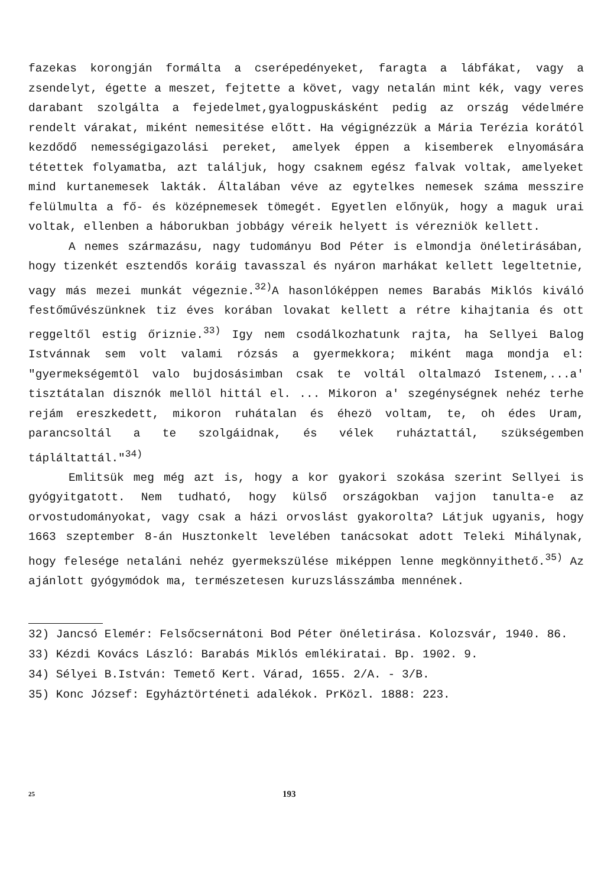fazekas korongján formálta a cserépedényeket, faragta a lábfákat, vagy a zsendelyt, égette a meszet, fejtette a követ, vagy netalán mint kék, vagy veres darabant szolgálta a fejedelmet,gyalogpuskásként pedig az ország védelmére rendelt várakat, miként nemesitése előtt. Ha végignézzük a Mária Terézia korától kezdődő nemességigazolási pereket, amelyek éppen a kisemberek elnyomására tétettek folyamatba, azt találjuk, hogy csaknem egész falvak voltak, amelyeket mind kurtanemesek lakták. Általában véve az egytelkes nemesek száma messzire felülmulta a fő- és középnemesek tömegét. Egyetlen előnyük, hogy a maguk urai voltak, ellenben a háborukban jobbágy véreik helyett is vérezniök kellett.
A nemes származásu, nagy tudományu Bod Péter is elmondja önéletirásában, hogy tizenkét esztendős koráig tavasszal és nyáron marhákat kellett legeltetnie, vagy más mezei munkát végeznie.<sup>32)</sup>A hasonlóképpen nemes Barabás Miklós kiváló festőművészünknek tiz éves korában lovakat kellett a rétre kihajtania és ott reggeltől estig őriznie.<sup>33)</sup> Igy nem csodálkozhatunk rajta, ha Sellyei Balog Istvánnak sem volt valami rózsás a gyermekkora; miként maga mondja el: "gyermekségemtöl valo bujdosásimban csak te voltál oltalmazó Istenem,...a' tisztátalan disznók mellöl hittál el. ... Mikoron a' szegénységnek nehéz terhe rejám ereszkedett, mikoron ruhátalan és éhezö voltam, te, oh édes Uram, parancsoltál a te szolgáidnak, és vélek ruháztattál, szükségemben tápláltattál."<sup>34)</sup>
Emlitsük meg még azt is, hogy a kor gyakori szokása szerint Sellyei is gyógyitgatott. Nem tudható, hogy külső országokban vajjon tanulta-e az orvostudományokat, vagy csak a házi orvoslást gyakorolta? Látjuk ugyanis, hogy 1663 szeptember 8-án Husztonkelt levelében tanácsokat adott Teleki Mihálynak, hogy felesége netaláni nehéz gyermekszülése miképpen lenne megkönnyithető.<sup>35)</sup> Az ajánlott gyógymódok ma, természetesen kuruzslásszámba mennének.
32) Jancsó Elemér: Felsőcsernátoni Bod Péter önéletirása. Kolozsvár, 1940. 86.
33) Kézdi Kovács László: Barabás Miklós emlékiratai. Bp. 1902. 9.
34) Sélyei B.István: Temető Kert. Várad, 1655. 2/A. - 3/B.
35) Konc József: Egyháztörténeti adalékok. PrKözl. 1888: 223.
25 193